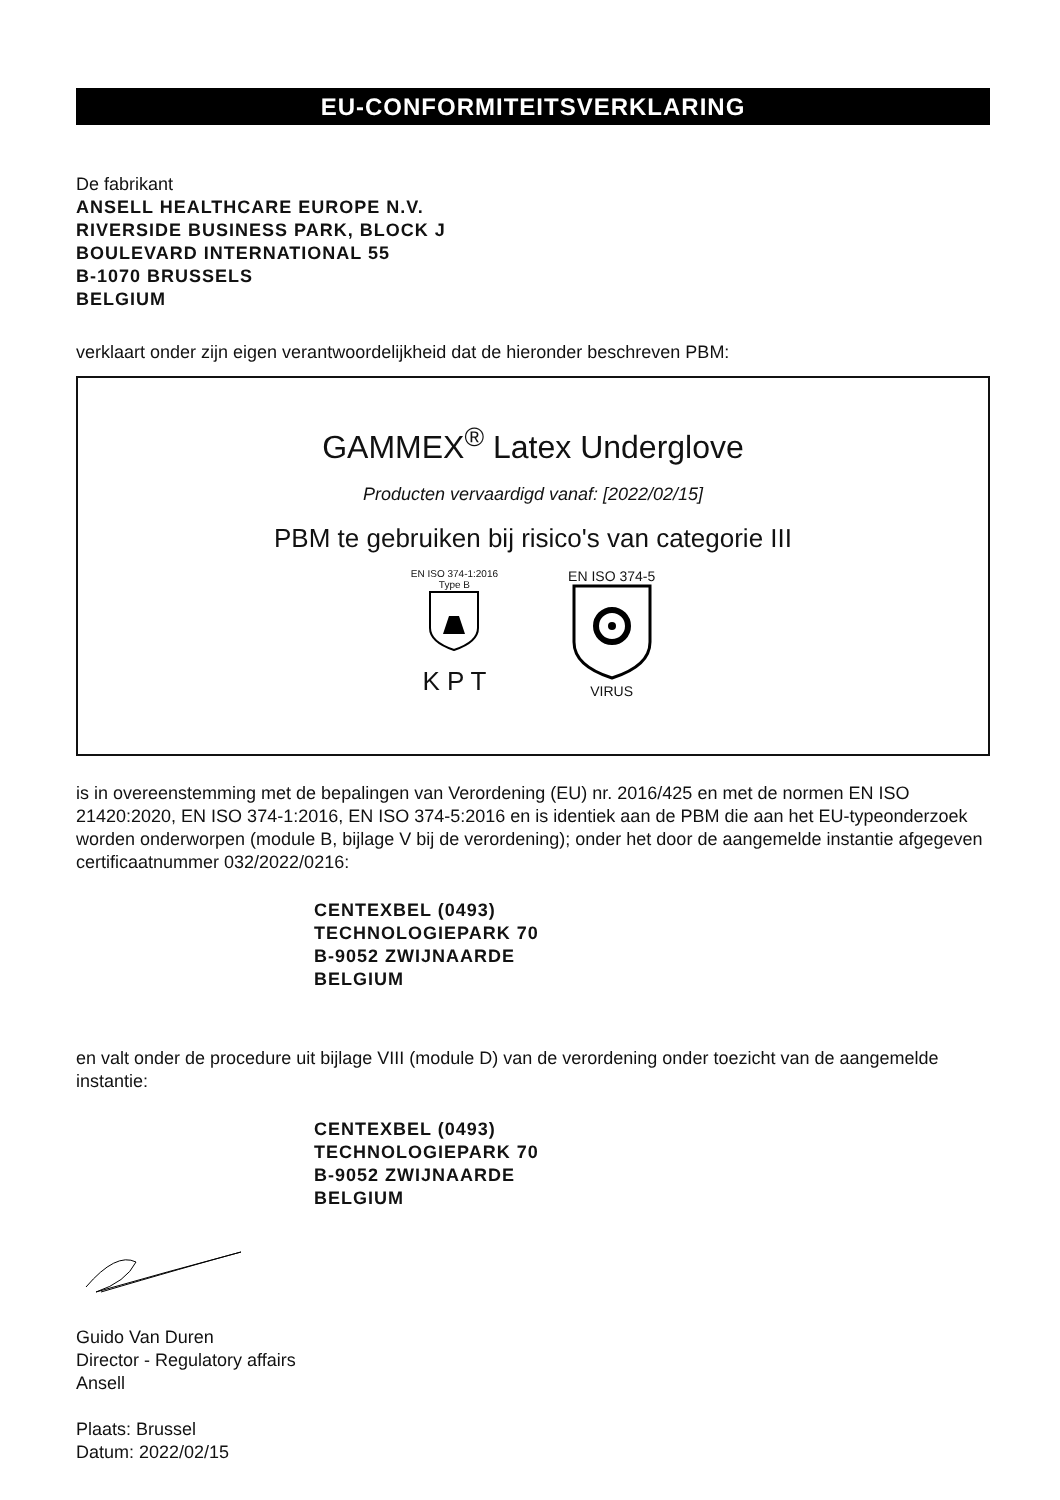EU-CONFORMITEITSVERKLARING
De fabrikant
ANSELL HEALTHCARE EUROPE N.V.
RIVERSIDE BUSINESS PARK, BLOCK J
BOULEVARD INTERNATIONAL 55
B-1070 BRUSSELS
BELGIUM
verklaart onder zijn eigen verantwoordelijkheid dat de hieronder beschreven PBM:
GAMMEX<sup>®</sup> Latex Underglove
Producten vervaardigd vanaf: [2022/02/15]
PBM te gebruiken bij risico's van categorie III
EN ISO 374-1:2016
Type B
K P T
EN ISO 374-5
VIRUS
is in overeenstemming met de bepalingen van Verordening (EU) nr. 2016/425 en met de normen EN ISO 21420:2020, EN ISO 374-1:2016, EN ISO 374-5:2016 en is identiek aan de PBM die aan het EU-typeonderzoek worden onderworpen (module B, bijlage V bij de verordening); onder het door de aangemelde instantie afgegeven certificaatnummer 032/2022/0216:
CENTEXBEL (0493)
TECHNOLOGIEPARK 70
B-9052 ZWIJNAARDE
BELGIUM
en valt onder de procedure uit bijlage VIII (module D) van de verordening onder toezicht van de aangemelde instantie:
CENTEXBEL (0493)
TECHNOLOGIEPARK 70
B-9052 ZWIJNAARDE
BELGIUM
Guido Van Duren
Director - Regulatory affairs
Ansell
Plaats: Brussel
Datum: 2022/02/15